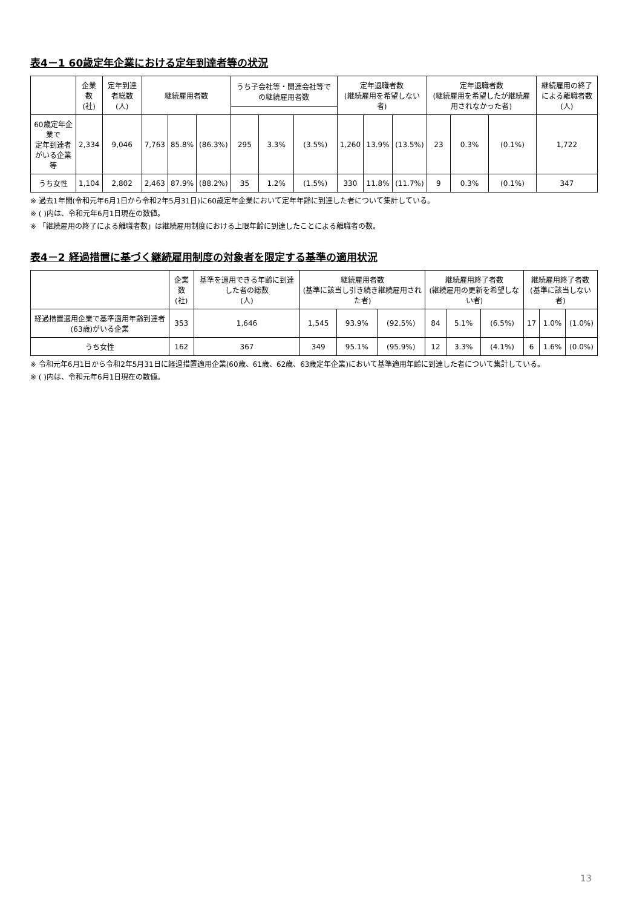表4－1 60歳定年企業における定年到達者等の状況
| | 企業数 (社) | 定年到達者総数 (人) | 継続雇用者数 | | | うち子会社等・関連会社等での継続雇用者数 | | | 定年退職者数 (継続雇用を希望しない者) | | | 定年退職者数 (継続雇用を希望したが継続雇用されなかった者) | | | 継続雇用の終了による離職者数 (人) |
| --- | --- | --- | --- | --- | --- | --- | --- | --- | --- | --- | --- | --- | --- | --- | --- |
| 60歳定年企業で 定年到達者がいる企業等 | 2,334 | 9,046 | 7,763 | 85.8% | (86.3%) | 295 | 3.3% | (3.5%) | 1,260 | 13.9% | (13.5%) | 23 | 0.3% | (0.1%) | 1,722 |
| うち女性 | 1,104 | 2,802 | 2,463 | 87.9% | (88.2%) | 35 | 1.2% | (1.5%) | 330 | 11.8% | (11.7%) | 9 | 0.3% | (0.1%) | 347 |
※ 過去1年間(令和元年6月1日から令和2年5月31日)に60歳定年企業において定年年齢に到達した者について集計している。
※ ( )内は、令和元年6月1日現在の数値。
※ 「継続雇用の終了による離職者数」は継続雇用制度における上限年齢に到達したことによる離職者の数。
表4－2 経過措置に基づく継続雇用制度の対象者を限定する基準の適用状況
| | 企業数 (社) | 基準を適用できる年齢に到達した者の総数 (人) | 継続雇用者数 (基準に該当し引き続き継続雇用された者) | | | 継続雇用終了者数 (継続雇用の更新を希望しない者) | | | 継続雇用終了者数 (基準に該当しない者) | | |
| --- | --- | --- | --- | --- | --- | --- | --- | --- | --- | --- | --- |
| 経過措置適用企業で基準適用年齢到達者(63歳)がいる企業 | 353 | 1,646 | 1,545 | 93.9% | (92.5%) | 84 | 5.1% | (6.5%) | 17 | 1.0% | (1.0%) |
| うち女性 | 162 | 367 | 349 | 95.1% | (95.9%) | 12 | 3.3% | (4.1%) | 6 | 1.6% | (0.0%) |
※ 令和元年6月1日から令和2年5月31日に経過措置適用企業(60歳、61歳、62歳、63歳定年企業)において基準適用年齢に到達した者について集計している。
※ ( )内は、令和元年6月1日現在の数値。
13